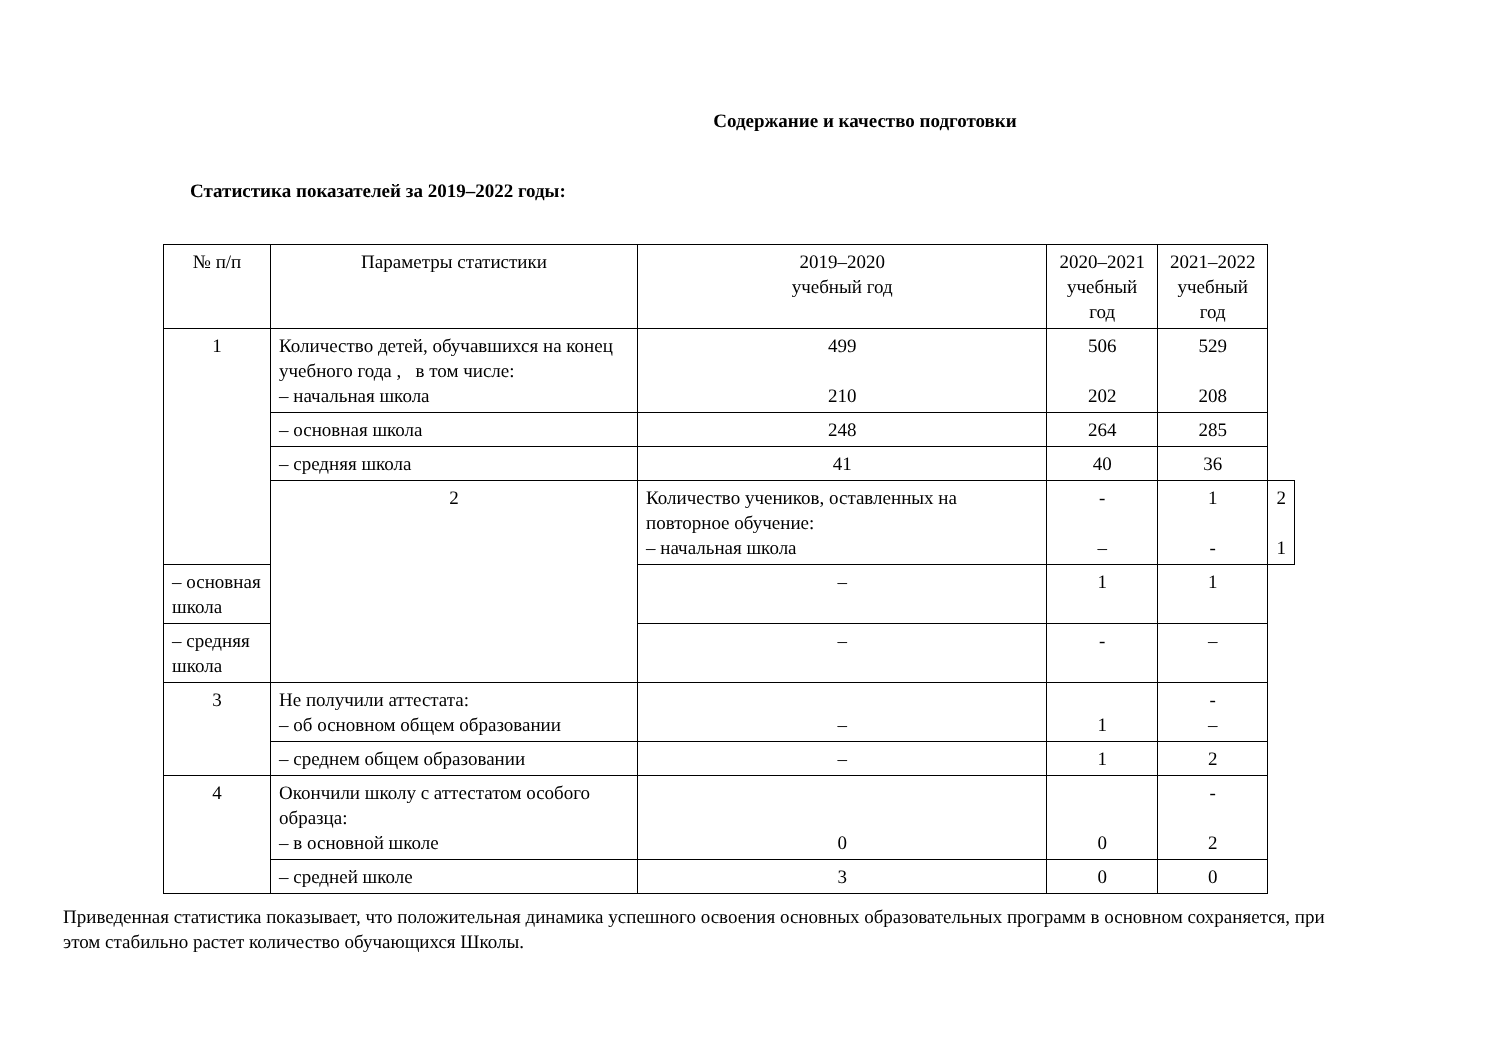Содержание и качество подготовки
Статистика показателей за 2019–2022 годы:
| № п/п | Параметры статистики | 2019–2020 учебный год | 2020–2021 учебный год | 2021–2022 учебный год | |
| --- | --- | --- | --- | --- | --- |
| 1 | Количество детей, обучавшихся на конец учебного года , в том числе: – начальная школа | 499 210 | 506 202 | 529 208 | |
| | – основная школа | 248 | 264 | 285 | |
| | – средняя школа | 41 | 40 | 36 | |
| | 2 | Количество учеников, оставленных на повторное обучение: – начальная школа | - – | 1 - | 2 1 |
| – основная школа | | – | 1 | 1 | |
| – средняя школа | | – | - | – | |
| 3 | Не получили аттестата: – об основном общем образовании | – | 1 | - – | |
| | – среднем общем образовании | – | 1 | 2 | |
| 4 | Окончили школу с аттестатом особого образца: – в основной школе | 0 | 0 | - 2 | |
| | – средней школе | 3 | 0 | 0 | |
Приведенная статистика показывает, что положительная динамика успешного освоения основных образовательных программ в основном сохраняется, при этом стабильно растет количество обучающихся Школы.